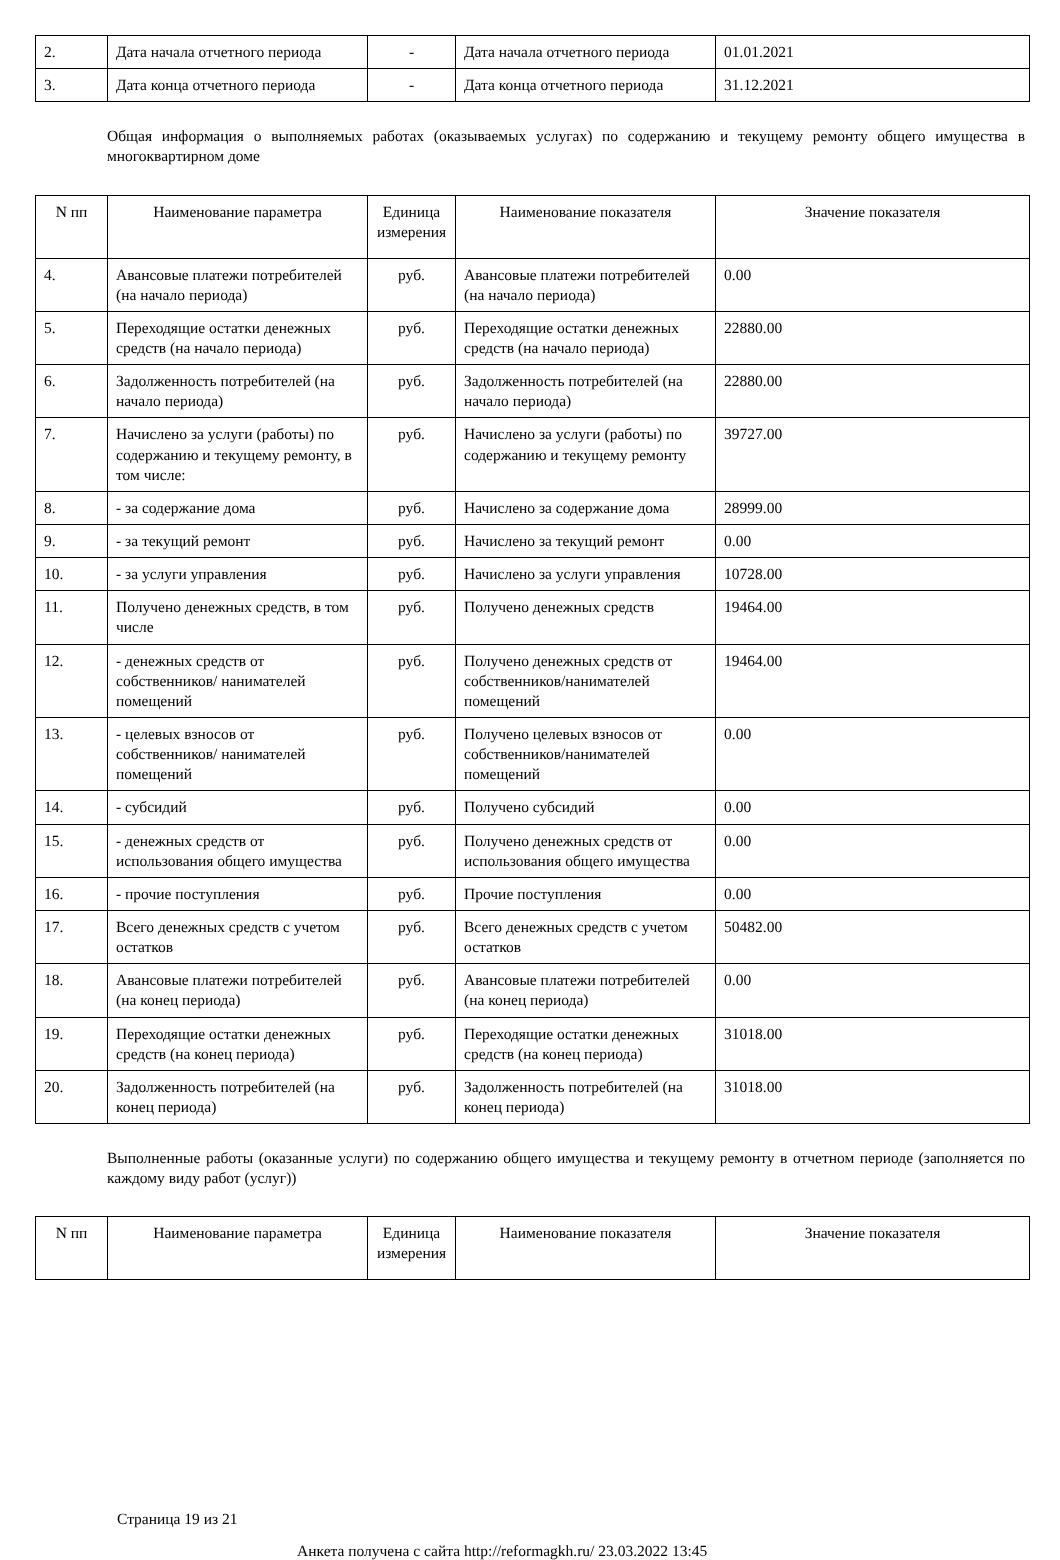| 2. | Дата начала отчетного периода | - | Дата начала отчетного периода | 01.01.2021 |
| 3. | Дата конца отчетного периода | - | Дата конца отчетного периода | 31.12.2021 |
Общая информация о выполняемых работах (оказываемых услугах) по содержанию и текущему ремонту общего имущества в многоквартирном доме
| N пп | Наименование параметра | Единица измерения | Наименование показателя | Значение показателя |
| --- | --- | --- | --- | --- |
| 4. | Авансовые платежи потребителей (на начало периода) | руб. | Авансовые платежи потребителей (на начало периода) | 0.00 |
| 5. | Переходящие остатки денежных средств (на начало периода) | руб. | Переходящие остатки денежных средств (на начало периода) | 22880.00 |
| 6. | Задолженность потребителей (на начало периода) | руб. | Задолженность потребителей (на начало периода) | 22880.00 |
| 7. | Начислено за услуги (работы) по содержанию и текущему ремонту, в том числе: | руб. | Начислено за услуги (работы) по содержанию и текущему ремонту | 39727.00 |
| 8. | - за содержание дома | руб. | Начислено за содержание дома | 28999.00 |
| 9. | - за текущий ремонт | руб. | Начислено за текущий ремонт | 0.00 |
| 10. | - за услуги управления | руб. | Начислено за услуги управления | 10728.00 |
| 11. | Получено денежных средств, в том числе | руб. | Получено денежных средств | 19464.00 |
| 12. | - денежных средств от собственников/ нанимателей помещений | руб. | Получено денежных средств от собственников/нанимателей помещений | 19464.00 |
| 13. | - целевых взносов от собственников/ нанимателей помещений | руб. | Получено целевых взносов от собственников/нанимателей помещений | 0.00 |
| 14. | - субсидий | руб. | Получено субсидий | 0.00 |
| 15. | - денежных средств от использования общего имущества | руб. | Получено денежных средств от использования общего имущества | 0.00 |
| 16. | - прочие поступления | руб. | Прочие поступления | 0.00 |
| 17. | Всего денежных средств с учетом остатков | руб. | Всего денежных средств с учетом остатков | 50482.00 |
| 18. | Авансовые платежи потребителей (на конец периода) | руб. | Авансовые платежи потребителей (на конец периода) | 0.00 |
| 19. | Переходящие остатки денежных средств (на конец периода) | руб. | Переходящие остатки денежных средств (на конец периода) | 31018.00 |
| 20. | Задолженность потребителей (на конец периода) | руб. | Задолженность потребителей (на конец периода) | 31018.00 |
Выполненные работы (оказанные услуги) по содержанию общего имущества и текущему ремонту в отчетном периоде (заполняется по каждому виду работ (услуг))
| N пп | Наименование параметра | Единица измерения | Наименование показателя | Значение показателя |
| --- | --- | --- | --- | --- |
Страница 19 из 21
Анкета получена с сайта http://reformagkh.ru/ 23.03.2022 13:45